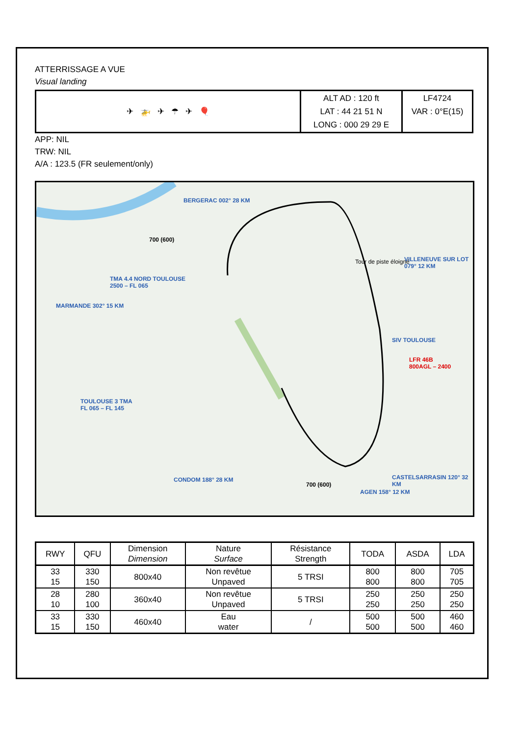ATTERRISSAGE A VUE
Visual landing
| ✈ 🚁 ✈ ☂ ✈ 🎈 | ALT AD : 120 ft LAT : 44 21 51 N LONG : 000 29 29 E | LF4724 VAR : 0°E(15) |
APP: NIL
TRW: NIL
A/A : 123.5 (FR seulement/only)
BERGERAC 002° 28 KM
TMA 4.4 NORD TOULOUSE
2500 – FL 065
MARMANDE 302° 15 KM
Tour de piste éloigné VILLENEUVE SUR LOT 079° 12 KM
SIV TOULOUSE
LFR 46B
800AGL – 2400
TOULOUSE 3 TMA
FL 065 – FL 145
CONDOM 188° 28 KM
700 (600)
AGEN 158° 12 KM
CASTELSARRASIN 120° 32 KM
700 (600)
| RWY | QFU | Dimension Dimension | Nature Surface | Résistance Strength | TODA | ASDA | LDA |
| --- | --- | --- | --- | --- | --- | --- | --- |
| 33 15 | 330 150 | 800x40 | Non revêtue Unpaved | 5 TRSI | 800 800 | 800 800 | 705 705 |
| 28 10 | 280 100 | 360x40 | Non revêtue Unpaved | 5 TRSI | 250 250 | 250 250 | 250 250 |
| 33 15 | 330 150 | 460x40 | Eau water | / | 500 500 | 500 500 | 460 460 |